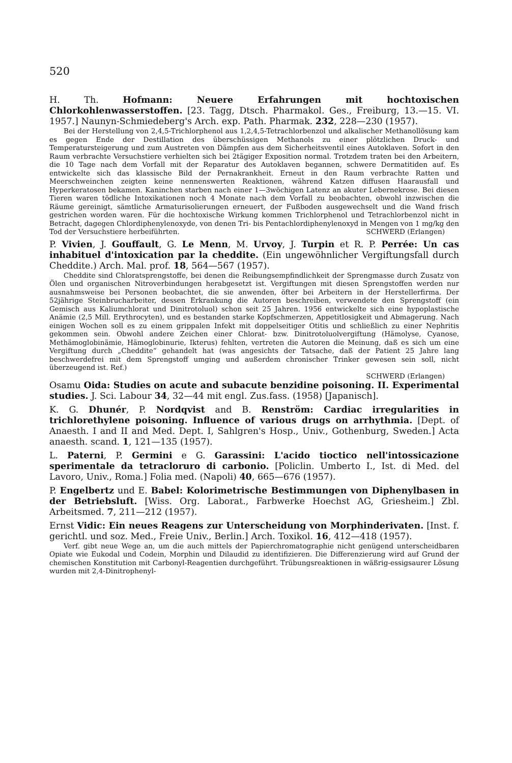520
H. Th. Hofmann: Neuere Erfahrungen mit hochtoxischen Chlorkohlenwasserstoffen. [23. Tagg, Dtsch. Pharmakol. Ges., Freiburg, 13.—15. VI. 1957.] Naunyn-Schmiedeberg's Arch. exp. Path. Pharmak. 232, 228—230 (1957).
Bei der Herstellung von 2,4,5-Trichlorphenol aus 1,2,4,5-Tetrachlorbenzol und alkalischer Methanollösung kam es gegen Ende der Destillation des überschüssigen Methanols zu einer plötzlichen Druck- und Temperatursteigerung und zum Austreten von Dämpfen aus dem Sicherheitsventil eines Autoklaven. Sofort in den Raum verbrachte Versuchstiere verhielten sich bei 2tägiger Exposition normal. Trotzdem traten bei den Arbeitern, die 10 Tage nach dem Vorfall mit der Reparatur des Autoklaven begannen, schwere Dermatitiden auf. Es entwickelte sich das klassische Bild der Pernakrankheit. Erneut in den Raum verbrachte Ratten und Meerschweinchen zeigten keine nennenswerten Reaktionen, während Katzen diffusen Haarausfall und Hyperkeratosen bekamen. Kaninchen starben nach einer 1—3wöchigen Latenz an akuter Lebernekrose. Bei diesen Tieren waren tödliche Intoxikationen noch 4 Monate nach dem Vorfall zu beobachten, obwohl inzwischen die Räume gereinigt, sämtliche Armaturisolierungen erneuert, der Fußboden ausgewechselt und die Wand frisch gestrichen worden waren. Für die hochtoxische Wirkung kommen Trichlorphenol und Tetrachlorbenzol nicht in Betracht, dagegen Chlordiphenylenoxyde, von denen Tri- bis Pentachlordiphenylenoxyd in Mengen von 1 mg/kg den Tod der Versuchstiere herbeiführten. SCHWERD (Erlangen)
P. Vivien, J. Gouffault, G. Le Menn, M. Urvoy, J. Turpin et R. P. Perrée: Un cas inhabituel d'intoxication par la cheddite. (Ein ungewöhnlicher Vergiftungsfall durch Cheddite.) Arch. Mal. prof. 18, 564—567 (1957).
Cheddite sind Chloratsprengstoffe, bei denen die Reibungsempfindlichkeit der Sprengmasse durch Zusatz von Ölen und organischen Nitroverbindungen herabgesetzt ist. Vergiftungen mit diesen Sprengstoffen werden nur ausnahmsweise bei Personen beobachtet, die sie anwenden, öfter bei Arbeitern in der Herstellerfirma. Der 52jährige Steinbrucharbeiter, dessen Erkrankung die Autoren beschreiben, verwendete den Sprengstoff (ein Gemisch aus Kaliumchlorat und Dinitrotoluol) schon seit 25 Jahren. 1956 entwickelte sich eine hypoplastische Anämie (2,5 Mill. Erythrocyten), und es bestanden starke Kopfschmerzen, Appetitlosigkeit und Abmagerung. Nach einigen Wochen soll es zu einem grippalen Infekt mit doppelseitiger Otitis und schließlich zu einer Nephritis gekommen sein. Obwohl andere Zeichen einer Chlorat- bzw. Dinitrotoluolvergiftung (Hämolyse, Cyanose, Methämoglobinämie, Hämoglobinurie, Ikterus) fehlten, vertreten die Autoren die Meinung, daß es sich um eine Vergiftung durch „Cheddite“ gehandelt hat (was angesichts der Tatsache, daß der Patient 25 Jahre lang beschwerdefrei mit dem Sprengstoff umging und außerdem chronischer Trinker gewesen sein soll, nicht überzeugend ist. Ref.)
SCHWERD (Erlangen)
Osamu Oida: Studies on acute and subacute benzidine poisoning. II. Experimental studies. J. Sci. Labour 34, 32—44 mit engl. Zus.fass. (1958) [Japanisch].
K. G. Dhunér, P. Nordqvist and B. Renström: Cardiac irregularities in trichlorethylene poisoning. Influence of various drugs on arrhythmia. [Dept. of Anaesth. I and II and Med. Dept. I, Sahlgren's Hosp., Univ., Gothenburg, Sweden.] Acta anaesth. scand. 1, 121—135 (1957).
L. Paterni, P. Germini e G. Garassini: L'acido tioctico nell'intossicazione sperimentale da tetracloruro di carbonio. [Policlin. Umberto I., Ist. di Med. del Lavoro, Univ., Roma.] Folia med. (Napoli) 40, 665—676 (1957).
P. Engelbertz und E. Babel: Kolorimetrische Bestimmungen von Diphenylbasen in der Betriebsluft. [Wiss. Org. Laborat., Farbwerke Hoechst AG, Griesheim.] Zbl. Arbeitsmed. 7, 211—212 (1957).
Ernst Vidic: Ein neues Reagens zur Unterscheidung von Morphinderivaten. [Inst. f. gerichtl. und soz. Med., Freie Univ., Berlin.] Arch. Toxikol. 16, 412—418 (1957).
Verf. gibt neue Wege an, um die auch mittels der Papierchromatographie nicht genügend unterscheidbaren Opiate wie Eukodal und Codein, Morphin und Dilaudid zu identifizieren. Die Differenzierung wird auf Grund der chemischen Konstitution mit Carbonyl-Reagentien durchgeführt. Trübungsreaktionen in wäßrig-essigsaurer Lösung wurden mit 2,4-Dinitrophenyl-